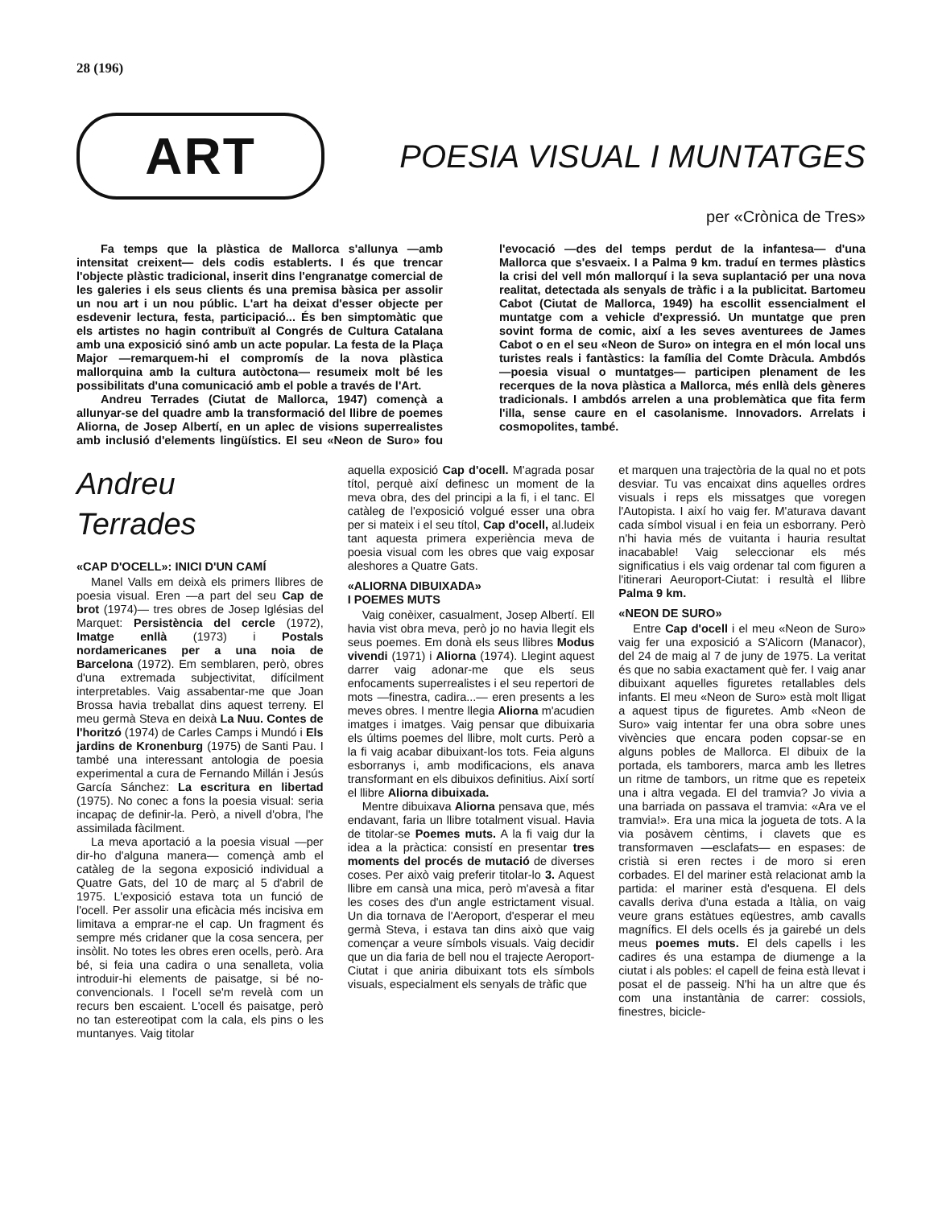28 (196)
ART
POESIA VISUAL I MUNTATGES
per «Crònica de Tres»
Fa temps que la plàstica de Mallorca s'allunya —amb intensitat creixent— dels codis establerts. I és que trencar l'objecte plàstic tradicional, inserit dins l'engranatge comercial de les galeries i els seus clients és una premisa bàsica per assolir un nou art i un nou públic. L'art ha deixat d'esser objecte per esdevenir lectura, festa, participació... És ben simptomàtic que els artistes no hagin contribuït al Congrés de Cultura Catalana amb una exposició sinó amb un acte popular. La festa de la Plaça Major —remarquem-hi el compromís de la nova plàstica mallorquina amb la cultura autòctona— resumeix molt bé les possibilitats d'una comunicació amb el poble a través de l'Art.
Andreu Terrades (Ciutat de Mallorca, 1947) començà a allunyar-se del quadre amb la transformació del llibre de poemes Aliorna, de Josep Albertí, en un aplec de visions superrealistes amb inclusió d'elements lingüístics. El seu «Neon de Suro» fou l'evocació —des del temps perdut de la infantesa— d'una Mallorca que s'esvaeix. I a Palma 9 km. traduí en termes plàstics la crisi del vell món mallorquí i la seva suplantació per una nova realitat, detectada als senyals de tràfic i a la publicitat. Bartomeu Cabot (Ciutat de Mallorca, 1949) ha escollit essencialment el muntatge com a vehicle d'expressió. Un muntatge que pren sovint forma de comic, així a les seves aventurees de James Cabot o en el seu «Neon de Suro» on integra en el món local uns turistes reals i fantàstics: la família del Comte Dràcula. Ambdós —poesia visual o muntatges— participen plenament de les recerques de la nova plàstica a Mallorca, més enllà dels gèneres tradicionals. I ambdós arrelen a una problemàtica que fita ferm l'illa, sense caure en el casolanisme. Innovadors. Arrelats i cosmopolites, també.
Andreu
Terrades
«CAP D'OCELL»: INICI D'UN CAMÍ
Manel Valls em deixà els primers llibres de poesia visual. Eren —a part del seu Cap de brot (1974)— tres obres de Josep Iglésias del Marquet: Persistència del cercle (1972), Imatge enllà (1973) i Postals nordamericanes per a una noia de Barcelona (1972). Em semblaren, però, obres d'una extremada subjectivitat, difícilment interpretables. Vaig assabentar-me que Joan Brossa havia treballat dins aquest terreny. El meu germà Steva en deixà La Nuu. Contes de l'horitzó (1974) de Carles Camps i Mundó i Els jardins de Kronenburg (1975) de Santi Pau. I també una interessant antologia de poesia experimental a cura de Fernando Millán i Jesús García Sánchez: La escritura en libertad (1975). No conec a fons la poesia visual: seria incapaç de definir-la. Però, a nivell d'obra, l'he assimilada fàcilment.
La meva aportació a la poesia visual —per dir-ho d'alguna manera— començà amb el catàleg de la segona exposició individual a Quatre Gats, del 10 de març al 5 d'abril de 1975. L'exposició estava tota un funció de l'ocell. Per assolir una eficàcia més incisiva em limitava a emprar-ne el cap. Un fragment és sempre més cridaner que la cosa sencera, per insòlit. No totes les obres eren ocells, però. Ara bé, si feia una cadira o una senalleta, volia introduir-hi elements de paisatge, si bé no-convencionals. I l'ocell se'm revelà com un recurs ben escaient. L'ocell és paisatge, però no tan estereotipat com la cala, els pins o les muntanyes. Vaig titolar
aquella exposició Cap d'ocell. M'agrada posar títol, perquè així definesc un moment de la meva obra, des del principi a la fi, i el tanc. El catàleg de l'exposició volgué esser una obra per si mateix i el seu títol, Cap d'ocell, al.ludeix tant aquesta primera experiència meva de poesia visual com les obres que vaig exposar aleshores a Quatre Gats.
«ALIORNA DIBUIXADA»
I POEMES MUTS
Vaig conèixer, casualment, Josep Albertí. Ell havia vist obra meva, però jo no havia llegit els seus poemes. Em donà els seus llibres Modus vivendi (1971) i Aliorna (1974). Llegint aquest darrer vaig adonar-me que els seus enfocaments superrealistes i el seu repertori de mots —finestra, cadira...— eren presents a les meves obres. I mentre llegia Aliorna m'acudien imatges i imatges. Vaig pensar que dibuixaria els últims poemes del llibre, molt curts. Però a la fi vaig acabar dibuixant-los tots. Feia alguns esborranys i, amb modificacions, els anava transformant en els dibuixos definitius. Així sortí el llibre Aliorna dibuixada.
Mentre dibuixava Aliorna pensava que, més endavant, faria un llibre totalment visual. Havia de titolar-se Poemes muts. A la fi vaig dur la idea a la pràctica: consistí en presentar tres moments del procés de mutació de diverses coses. Per això vaig preferir titolar-lo 3. Aquest llibre em cansà una mica, però m'avesà a fitar les coses des d'un angle estrictament visual. Un dia tornava de l'Aeroport, d'esperar el meu germà Steva, i estava tan dins això que vaig començar a veure símbols visuals. Vaig decidir que un dia faria de bell nou el trajecte Aeroport-Ciutat i que aniria dibuixant tots els símbols visuals, especialment els senyals de tràfic que
et marquen una trajectòria de la qual no et pots desviar. Tu vas encaixat dins aquelles ordres visuals i reps els missatges que voregen l'Autopista. I així ho vaig fer. M'aturava davant cada símbol visual i en feia un esborrany. Però n'hi havia més de vuitanta i hauria resultat inacabable! Vaig seleccionar els més significatius i els vaig ordenar tal com figuren a l'itinerari Aeuroport-Ciutat: i resultà el llibre Palma 9 km.
«NEON DE SURO»
Entre Cap d'ocell i el meu «Neon de Suro» vaig fer una exposició a S'Alicorn (Manacor), del 24 de maig al 7 de juny de 1975. La veritat és que no sabia exactament què fer. I vaig anar dibuixant aquelles figuretes retallables dels infants. El meu «Neon de Suro» està molt lligat a aquest tipus de figuretes. Amb «Neon de Suro» vaig intentar fer una obra sobre unes vivències que encara poden copsar-se en alguns pobles de Mallorca. El dibuix de la portada, els tamborers, marca amb les lletres un ritme de tambors, un ritme que es repeteix una i altra vegada. El del tramvia? Jo vivia a una barriada on passava el tramvia: «Ara ve el tramvia!». Era una mica la jogueta de tots. A la via posàvem cèntims, i clavets que es transformaven —esclafats— en espases: de cristià si eren rectes i de moro si eren corbades. El del mariner està relacionat amb la partida: el mariner està d'esquena. El dels cavalls deriva d'una estada a Itàlia, on vaig veure grans estàtues eqüestres, amb cavalls magnífics. El dels ocells és ja gairebé un dels meus poemes muts. El dels capells i les cadires és una estampa de diumenge a la ciutat i als pobles: el capell de feina està llevat i posat el de passeig. N'hi ha un altre que és com una instantània de carrer: cossiols, finestres, bicicle-